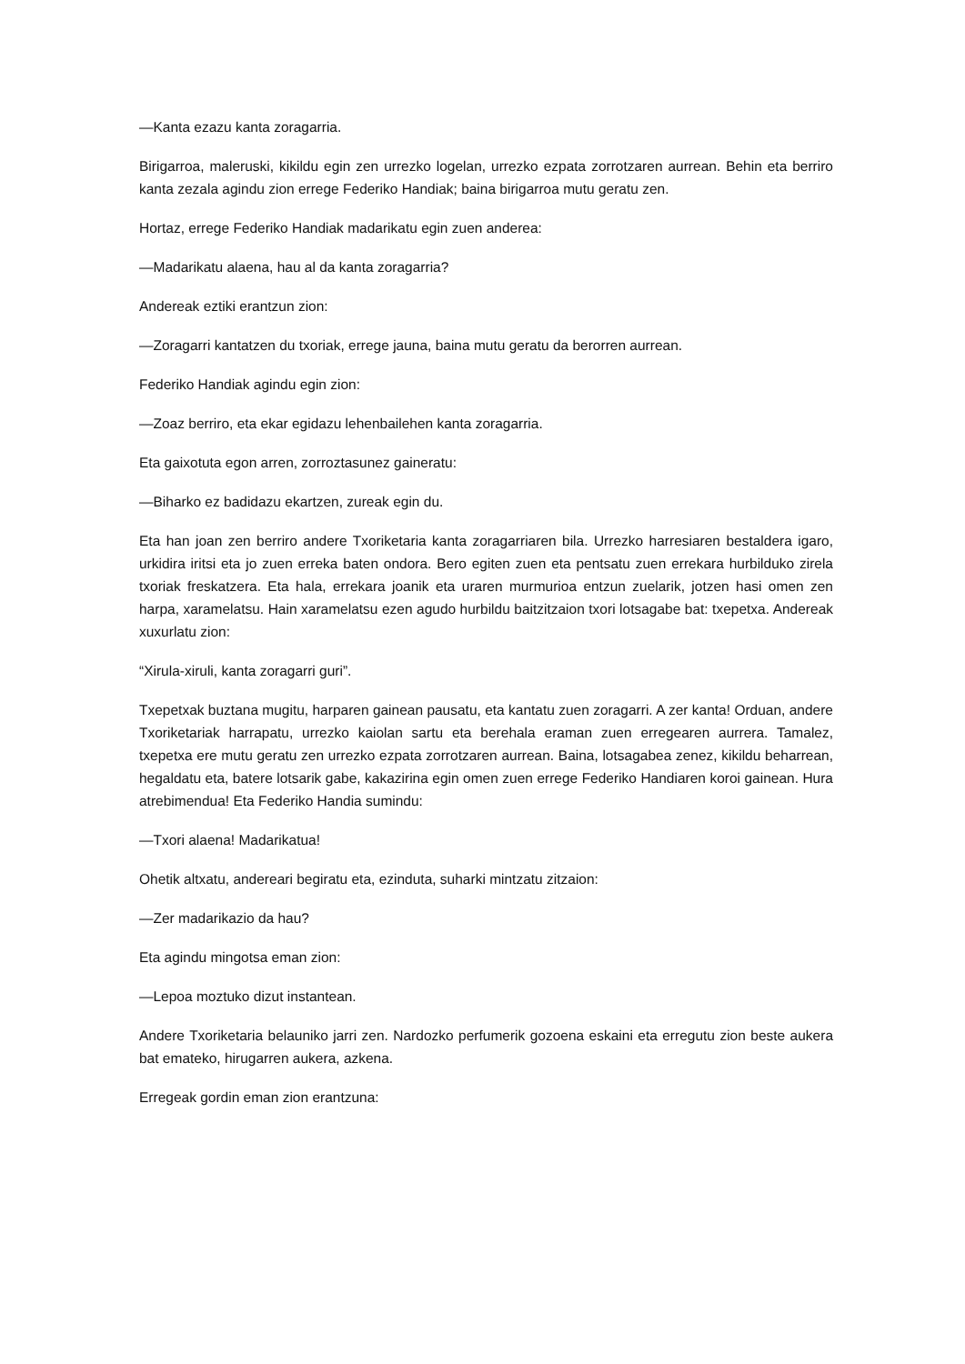—Kanta ezazu kanta zoragarria.
Birigarroa, maleruski, kikildu egin zen urrezko logelan, urrezko ezpata zorrotzaren aurrean. Behin eta berriro kanta zezala agindu zion errege Federiko Handiak; baina birigarroa mutu geratu zen.
Hortaz, errege Federiko Handiak madarikatu egin zuen anderea:
—Madarikatu alaena, hau al da kanta zoragarria?
Andereak eztiki erantzun zion:
—Zoragarri kantatzen du txoriak, errege jauna, baina mutu geratu da berorren aurrean.
Federiko Handiak agindu egin zion:
—Zoaz berriro, eta ekar egidazu lehenbailehen kanta zoragarria.
Eta gaixotuta egon arren, zorroztasunez gaineratu:
—Biharko ez badidazu ekartzen, zureak egin du.
Eta han joan zen berriro andere Txoriketaria kanta zoragarriaren bila. Urrezko harresiaren bestaldera igaro, urkidira iritsi eta jo zuen erreka baten ondora. Bero egiten zuen eta pentsatu zuen errekara hurbilduko zirela txoriak freskatzera. Eta hala, errekara joanik eta uraren murmurioa entzun zuelarik, jotzen hasi omen zen harpa, xaramelatsu. Hain xaramelatsu ezen agudo hurbildu baitzitzaion txori lotsagabe bat: txepetxa. Andereak xuxurlatu zion:
“Xirula-xiruli, kanta zoragarri guri”.
Txepetxak buztana mugitu, harparen gainean pausatu, eta kantatu zuen zoragarri. A zer kanta! Orduan, andere Txoriketariak harrapatu, urrezko kaiolan sartu eta berehala eraman zuen erregearen aurrera. Tamalez, txepetxa ere mutu geratu zen urrezko ezpata zorrotzaren aurrean. Baina, lotsagabea zenez, kikildu beharrean, hegaldatu eta, batere lotsarik gabe, kakazirina egin omen zuen errege Federiko Handiaren koroi gainean. Hura atrebimendua! Eta Federiko Handia sumindu:
—Txori alaena! Madarikatua!
Ohetik altxatu, andereari begiratu eta, ezinduta, suharki mintzatu zitzaion:
—Zer madarikazio da hau?
Eta agindu mingotsa eman zion:
—Lepoa moztuko dizut instantean.
Andere Txoriketaria belauniko jarri zen. Nardozko perfumerik gozoena eskaini eta erregutu zion beste aukera bat emateko, hirugarren aukera, azkena.
Erregeak gordin eman zion erantzuna: